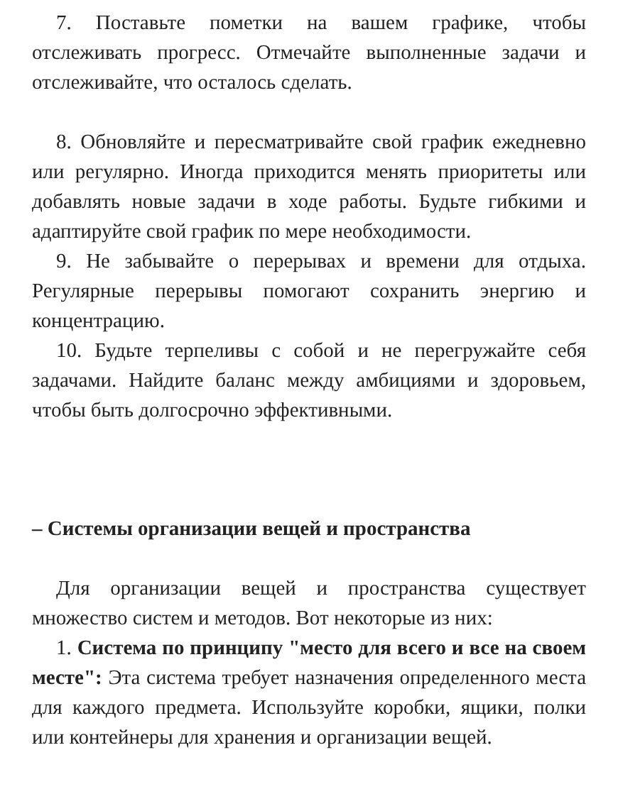7. Поставьте пометки на вашем графике, чтобы отслеживать прогресс. Отмечайте выполненные задачи и отслеживайте, что осталось сделать.
8. Обновляйте и пересматривайте свой график ежедневно или регулярно. Иногда приходится менять приоритеты или добавлять новые задачи в ходе работы. Будьте гибкими и адаптируйте свой график по мере необходимости.
9. Не забывайте о перерывах и времени для отдыха. Регулярные перерывы помогают сохранить энергию и концентрацию.
10. Будьте терпеливы с собой и не перегружайте себя задачами. Найдите баланс между амбициями и здоровьем, чтобы быть долгосрочно эффективными.
– Системы организации вещей и пространства
Для организации вещей и пространства существует множество систем и методов. Вот некоторые из них:
1. Система по принципу "место для всего и все на своем месте": Эта система требует назначения определенного места для каждого предмета. Используйте коробки, ящики, полки или контейнеры для хранения и организации вещей.